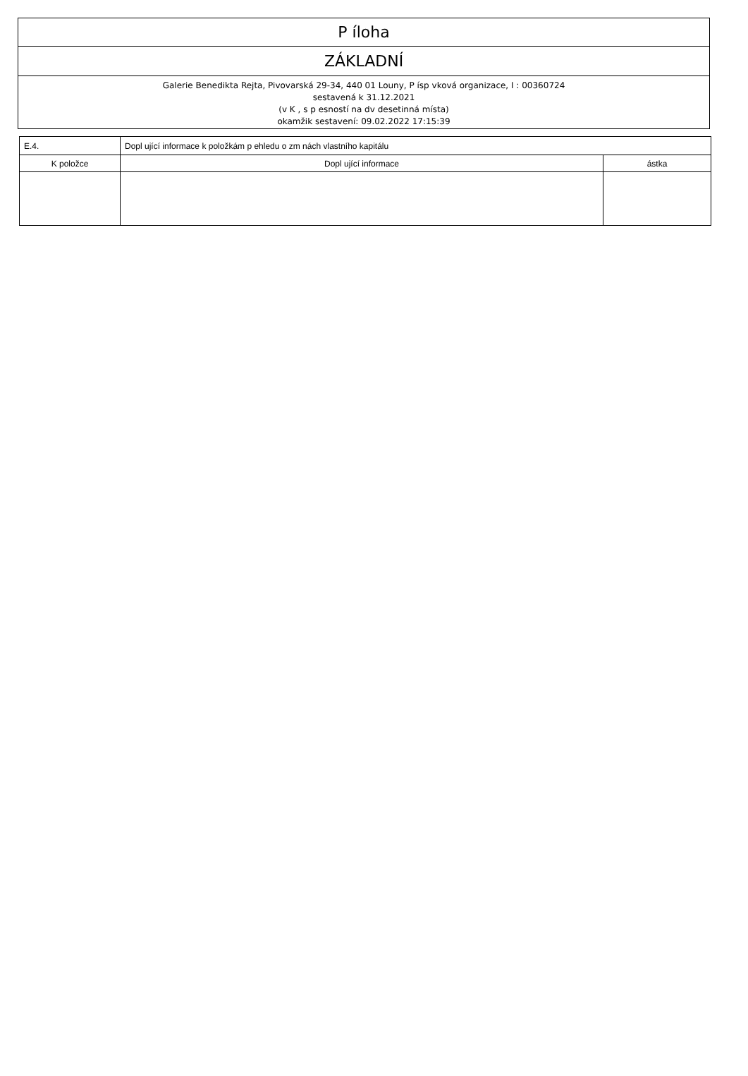P íloha
ZÁKLADNÍ
Galerie Benedikta Rejta, Pivovarská 29-34, 440 01 Louny, P ísp vková organizace, I : 00360724
sestavená k 31.12.2021
(v K , s p esností na dv desetinná místa)
okamžik sestavení: 09.02.2022 17:15:39
| E.4. | Dopl ující informace k položkám p ehledu o zm nách vlastního kapitálu | |
| K položce | Dopl ující informace | ástka |